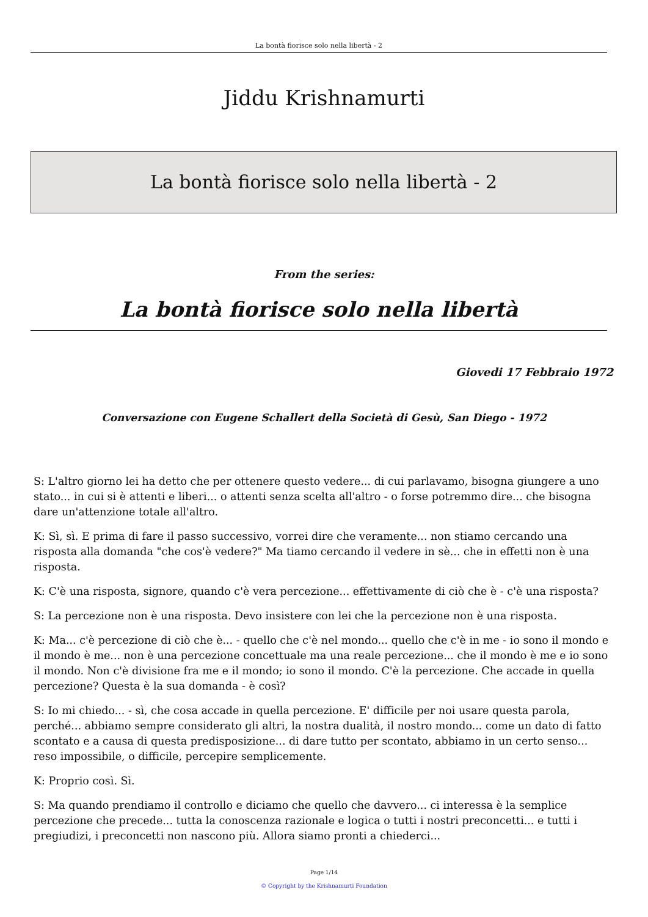La bontà fiorisce solo nella libertà - 2
Jiddu Krishnamurti
La bontà fiorisce solo nella libertà - 2
From the series:
La bontà fiorisce solo nella libertà
Giovedi 17 Febbraio 1972
Conversazione con Eugene Schallert della Società di Gesù, San Diego - 1972
S: L'altro giorno lei ha detto che per ottenere questo vedere... di cui parlavamo, bisogna giungere a uno stato... in cui si è attenti e liberi... o attenti senza scelta all'altro - o forse potremmo dire... che bisogna dare un'attenzione totale all'altro.
K: Sì, sì. E prima di fare il passo successivo, vorrei dire che veramente... non stiamo cercando una risposta alla domanda "che cos'è vedere?" Ma tiamo cercando il vedere in sè... che in effetti non è una risposta.
K: C'è una risposta, signore, quando c'è vera percezione... effettivamente di ciò che è - c'è una risposta?
S: La percezione non è una risposta. Devo insistere con lei che la percezione non è una risposta.
K: Ma... c'è percezione di ciò che è... - quello che c'è nel mondo... quello che c'è in me - io sono il mondo e il mondo è me... non è una percezione concettuale ma una reale percezione... che il mondo è me e io sono il mondo. Non c'è divisione fra me e il mondo; io sono il mondo. C'è la percezione. Che accade in quella percezione? Questa è la sua domanda - è così?
S: Io mi chiedo... - sì, che cosa accade in quella percezione. E' difficile per noi usare questa parola, perché... abbiamo sempre considerato gli altri, la nostra dualità, il nostro mondo... come un dato di fatto scontato e a causa di questa predisposizione... di dare tutto per scontato, abbiamo in un certo senso... reso impossibile, o difficile, percepire semplicemente.
K: Proprio così. Sì.
S: Ma quando prendiamo il controllo e diciamo che quello che davvero... ci interessa è la semplice percezione che precede... tutta la conoscenza razionale e logica o tutti i nostri preconcetti... e tutti i pregiudizi, i preconcetti non nascono più. Allora siamo pronti a chiederci...
Page 1/14
© Copyright by the Krishnamurti Foundation